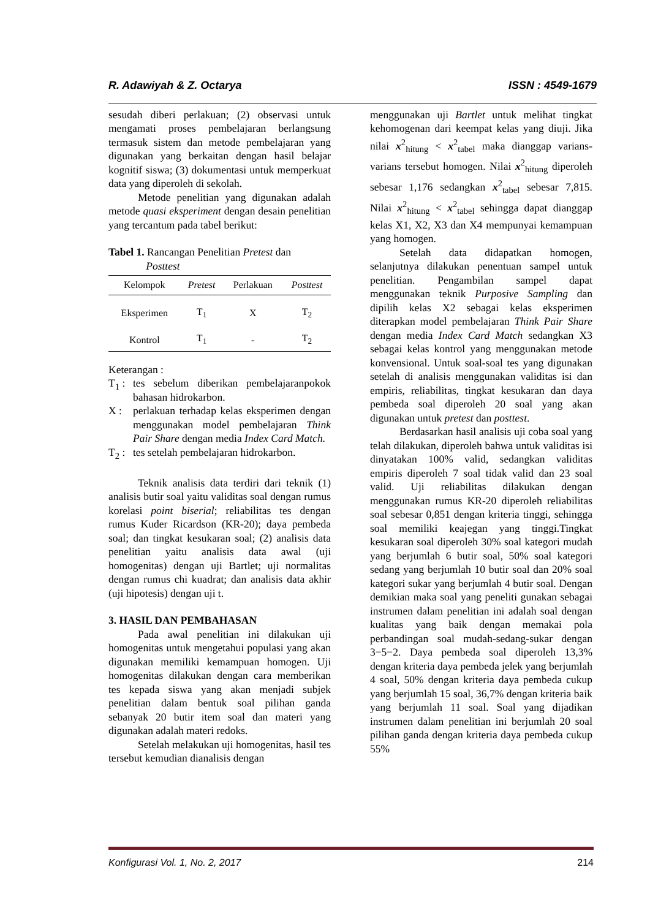R. Adawiyah & Z. Octarya ISSN : 4549-1679
sesudah diberi perlakuan; (2) observasi untuk mengamati proses pembelajaran berlangsung termasuk sistem dan metode pembelajaran yang digunakan yang berkaitan dengan hasil belajar kognitif siswa; (3) dokumentasi untuk memperkuat data yang diperoleh di sekolah.
Metode penelitian yang digunakan adalah metode quasi eksperiment dengan desain penelitian yang tercantum pada tabel berikut:
Tabel 1. Rancangan Penelitian Pretest dan
Posttest
| Kelompok | Pretest | Perlakuan | Posttest |
| --- | --- | --- | --- |
| Eksperimen | T<sub>1</sub> | X | T<sub>2</sub> |
| Kontrol | T<sub>1</sub> | - | T<sub>2</sub> |
Keterangan :
T<sub>1</sub> : tes sebelum diberikan pembelajaranpokok bahasan hidrokarbon.
X : perlakuan terhadap kelas eksperimen dengan menggunakan model pembelajaran Think Pair Share dengan media Index Card Match.
T<sub>2</sub> : tes setelah pembelajaran hidrokarbon.
Teknik analisis data terdiri dari teknik (1) analisis butir soal yaitu validitas soal dengan rumus korelasi point biserial; reliabilitas tes dengan rumus Kuder Ricardson (KR-20); daya pembeda soal; dan tingkat kesukaran soal; (2) analisis data penelitian yaitu analisis data awal (uji homogenitas) dengan uji Bartlet; uji normalitas dengan rumus chi kuadrat; dan analisis data akhir (uji hipotesis) dengan uji t.
3. HASIL DAN PEMBAHASAN
Pada awal penelitian ini dilakukan uji homogenitas untuk mengetahui populasi yang akan digunakan memiliki kemampuan homogen. Uji homogenitas dilakukan dengan cara memberikan tes kepada siswa yang akan menjadi subjek penelitian dalam bentuk soal pilihan ganda sebanyak 20 butir item soal dan materi yang digunakan adalah materi redoks.
Setelah melakukan uji homogenitas, hasil tes tersebut kemudian dianalisis dengan
menggunakan uji Bartlet untuk melihat tingkat kehomogenan dari keempat kelas yang diuji. Jika nilai x<sup>2</sup><sub>hitung</sub> < x<sup>2</sup><sub>tabel</sub> maka dianggap varians-varians tersebut homogen. Nilai x<sup>2</sup><sub>hitung</sub> diperoleh sebesar 1,176 sedangkan x<sup>2</sup><sub>tabel</sub> sebesar 7,815. Nilai x<sup>2</sup><sub>hitung</sub> < x<sup>2</sup><sub>tabel</sub> sehingga dapat dianggap kelas X1, X2, X3 dan X4 mempunyai kemampuan yang homogen.
Setelah data didapatkan homogen, selanjutnya dilakukan penentuan sampel untuk penelitian. Pengambilan sampel dapat menggunakan teknik Purposive Sampling dan dipilih kelas X2 sebagai kelas eksperimen diterapkan model pembelajaran Think Pair Share dengan media Index Card Match sedangkan X3 sebagai kelas kontrol yang menggunakan metode konvensional. Untuk soal-soal tes yang digunakan setelah di analisis menggunakan validitas isi dan empiris, reliabilitas, tingkat kesukaran dan daya pembeda soal diperoleh 20 soal yang akan digunakan untuk pretest dan posttest.
Berdasarkan hasil analisis uji coba soal yang telah dilakukan, diperoleh bahwa untuk validitas isi dinyatakan 100% valid, sedangkan validitas empiris diperoleh 7 soal tidak valid dan 23 soal valid. Uji reliabilitas dilakukan dengan menggunakan rumus KR-20 diperoleh reliabilitas soal sebesar 0,851 dengan kriteria tinggi, sehingga soal memiliki keajegan yang tinggi.Tingkat kesukaran soal diperoleh 30% soal kategori mudah yang berjumlah 6 butir soal, 50% soal kategori sedang yang berjumlah 10 butir soal dan 20% soal kategori sukar yang berjumlah 4 butir soal. Dengan demikian maka soal yang peneliti gunakan sebagai instrumen dalam penelitian ini adalah soal dengan kualitas yang baik dengan memakai pola perbandingan soal mudah-sedang-sukar dengan 3−5−2. Daya pembeda soal diperoleh 13,3% dengan kriteria daya pembeda jelek yang berjumlah 4 soal, 50% dengan kriteria daya pembeda cukup yang berjumlah 15 soal, 36,7% dengan kriteria baik yang berjumlah 11 soal. Soal yang dijadikan instrumen dalam penelitian ini berjumlah 20 soal pilihan ganda dengan kriteria daya pembeda cukup 55%
Konfigurasi Vol. 1, No. 2, 2017 214